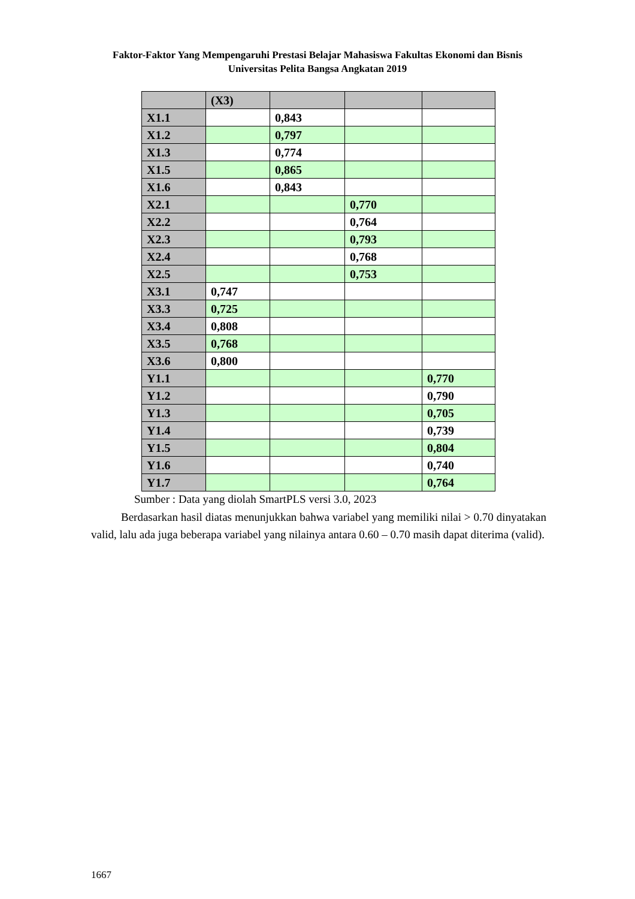Faktor-Faktor Yang Mempengaruhi Prestasi Belajar Mahasiswa Fakultas Ekonomi dan Bisnis Universitas Pelita Bangsa Angkatan 2019
| | (X3) | | | |
| X1.1 | | 0,843 | | |
| X1.2 | | 0,797 | | |
| X1.3 | | 0,774 | | |
| X1.5 | | 0,865 | | |
| X1.6 | | 0,843 | | |
| X2.1 | | | 0,770 | |
| X2.2 | | | 0,764 | |
| X2.3 | | | 0,793 | |
| X2.4 | | | 0,768 | |
| X2.5 | | | 0,753 | |
| X3.1 | 0,747 | | | |
| X3.3 | 0,725 | | | |
| X3.4 | 0,808 | | | |
| X3.5 | 0,768 | | | |
| X3.6 | 0,800 | | | |
| Y1.1 | | | | 0,770 |
| Y1.2 | | | | 0,790 |
| Y1.3 | | | | 0,705 |
| Y1.4 | | | | 0,739 |
| Y1.5 | | | | 0,804 |
| Y1.6 | | | | 0,740 |
| Y1.7 | | | | 0,764 |
Sumber : Data yang diolah SmartPLS versi 3.0, 2023
Berdasarkan hasil diatas menunjukkan bahwa variabel yang memiliki nilai > 0.70 dinyatakan valid, lalu ada juga beberapa variabel yang nilainya antara 0.60 – 0.70 masih dapat diterima (valid).
1667